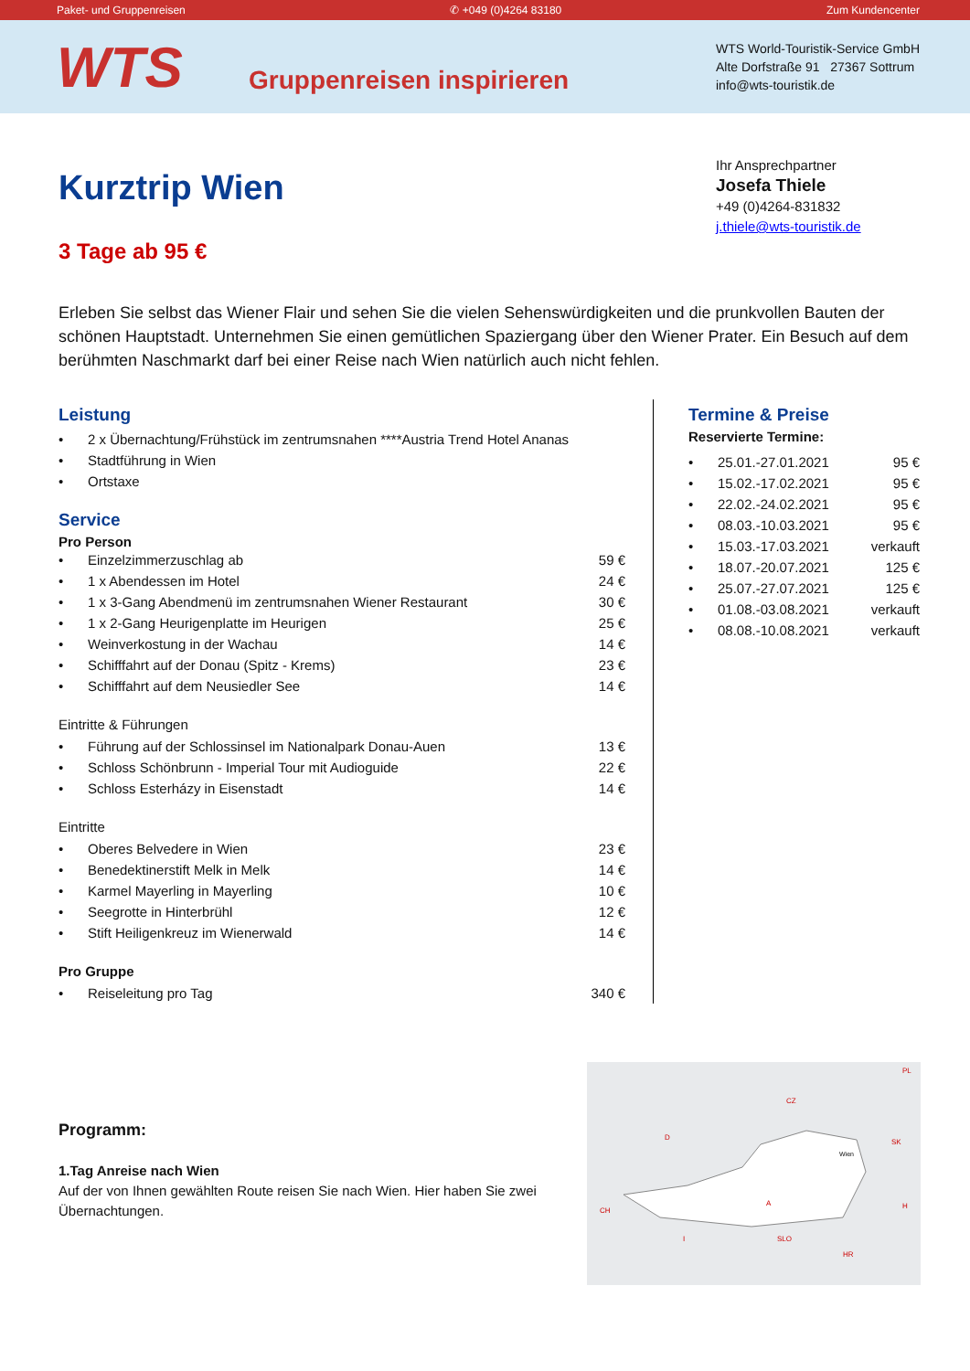Paket- und Gruppenreisen ✆ +049 (0)4264 83180 Zum Kundencenter
WTS
Gruppenreisen inspirieren
WTS World-Touristik-Service GmbH
Alte Dorfstraße 91 27367 Sottrum
info@wts-touristik.de
Ihr Ansprechpartner
Josefa Thiele
+49 (0)4264-831832
j.thiele@wts-touristik.de
Kurztrip Wien
3 Tage ab 95 €
Erleben Sie selbst das Wiener Flair und sehen Sie die vielen Sehenswürdigkeiten und die prunkvollen Bauten der schönen Hauptstadt. Unternehmen Sie einen gemütlichen Spaziergang über den Wiener Prater. Ein Besuch auf dem berühmten Naschmarkt darf bei einer Reise nach Wien natürlich auch nicht fehlen.
Leistung
| • | 2 x Übernachtung/Frühstück im zentrumsnahen ****Austria Trend Hotel Ananas |
| • | Stadtführung in Wien |
| • | Ortstaxe |
Service
Pro Person
| • | Einzelzimmerzuschlag ab | 59 € |
| • | 1 x Abendessen im Hotel | 24 € |
| • | 1 x 3-Gang Abendmenü im zentrumsnahen Wiener Restaurant | 30 € |
| • | 1 x 2-Gang Heurigenplatte im Heurigen | 25 € |
| • | Weinverkostung in der Wachau | 14 € |
| • | Schifffahrt auf der Donau (Spitz - Krems) | 23 € |
| • | Schifffahrt auf dem Neusiedler See | 14 € |
Eintritte & Führungen
| • | Führung auf der Schlossinsel im Nationalpark Donau-Auen | 13 € |
| • | Schloss Schönbrunn - Imperial Tour mit Audioguide | 22 € |
| • | Schloss Esterházy in Eisenstadt | 14 € |
Eintritte
| • | Oberes Belvedere in Wien | 23 € |
| • | Benedektinerstift Melk in Melk | 14 € |
| • | Karmel Mayerling in Mayerling | 10 € |
| • | Seegrotte in Hinterbrühl | 12 € |
| • | Stift Heiligenkreuz im Wienerwald | 14 € |
Pro Gruppe
| • | Reiseleitung pro Tag | 340 € |
Termine & Preise
Reservierte Termine:
| • | 25.01.-27.01.2021 | 95 € |
| • | 15.02.-17.02.2021 | 95 € |
| • | 22.02.-24.02.2021 | 95 € |
| • | 08.03.-10.03.2021 | 95 € |
| • | 15.03.-17.03.2021 | verkauft |
| • | 18.07.-20.07.2021 | 125 € |
| • | 25.07.-27.07.2021 | 125 € |
| • | 01.08.-03.08.2021 | verkauft |
| • | 08.08.-10.08.2021 | verkauft |
Programm:
1.Tag Anreise nach Wien
Auf der von Ihnen gewählten Route reisen Sie nach Wien. Hier haben Sie zwei Übernachtungen.
CZ
D
SK
A
CH
H
SLO
HR
I
PL
Wien